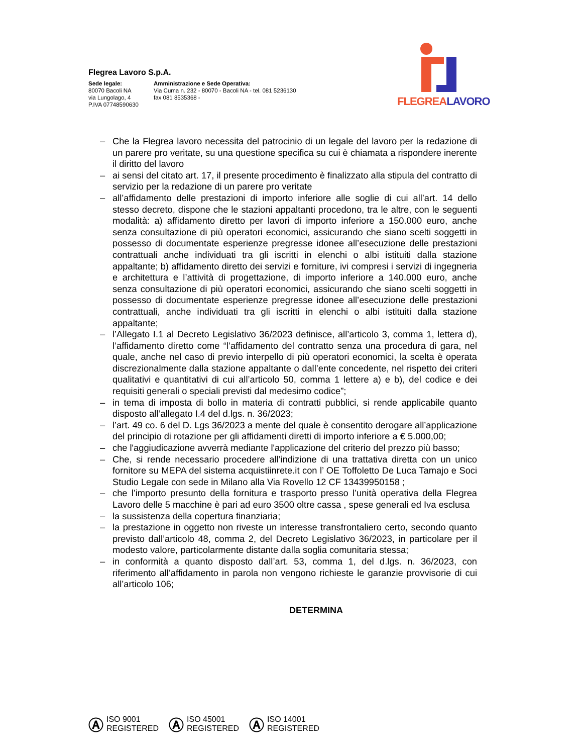Flegrea Lavoro S.p.A.
Sede legale:
80070 Bacoli NA
via Lungolago, 4
P.IVA 07748590630
Amministrazione e Sede Operativa:
Via Cuma n. 232 - 80070 - Bacoli NA - tel. 081 5236130
fax 081 8535368 -
FLEGREA LAVORO
– Che la Flegrea lavoro necessita del patrocinio di un legale del lavoro per la redazione di un parere pro veritate, su una questione specifica su cui è chiamata a rispondere inerente il diritto del lavoro
– ai sensi del citato art. 17, il presente procedimento è finalizzato alla stipula del contratto di servizio per la redazione di un parere pro veritate
– all’affidamento delle prestazioni di importo inferiore alle soglie di cui all’art. 14 dello stesso decreto, dispone che le stazioni appaltanti procedono, tra le altre, con le seguenti modalità: a) affidamento diretto per lavori di importo inferiore a 150.000 euro, anche senza consultazione di più operatori economici, assicurando che siano scelti soggetti in possesso di documentate esperienze pregresse idonee all’esecuzione delle prestazioni contrattuali anche individuati tra gli iscritti in elenchi o albi istituiti dalla stazione appaltante; b) affidamento diretto dei servizi e forniture, ivi compresi i servizi di ingegneria e architettura e l’attività di progettazione, di importo inferiore a 140.000 euro, anche senza consultazione di più operatori economici, assicurando che siano scelti soggetti in possesso di documentate esperienze pregresse idonee all’esecuzione delle prestazioni contrattuali, anche individuati tra gli iscritti in elenchi o albi istituiti dalla stazione appaltante;
– l’Allegato I.1 al Decreto Legislativo 36/2023 definisce, all’articolo 3, comma 1, lettera d), l’affidamento diretto come “l’affidamento del contratto senza una procedura di gara, nel quale, anche nel caso di previo interpello di più operatori economici, la scelta è operata discrezionalmente dalla stazione appaltante o dall’ente concedente, nel rispetto dei criteri qualitativi e quantitativi di cui all’articolo 50, comma 1 lettere a) e b), del codice e dei requisiti generali o speciali previsti dal medesimo codice”;
– in tema di imposta di bollo in materia di contratti pubblici, si rende applicabile quanto disposto all’allegato I.4 del d.lgs. n. 36/2023;
– l’art. 49 co. 6 del D. Lgs 36/2023 a mente del quale è consentito derogare all’applicazione del principio di rotazione per gli affidamenti diretti di importo inferiore a € 5.000,00;
– che l'aggiudicazione avverrà mediante l'applicazione del criterio del prezzo più basso;
– Che, si rende necessario procedere all’indizione di una trattativa diretta con un unico fornitore su MEPA del sistema acquistiinrete.it con l’ OE Toffoletto De Luca Tamajo e Soci Studio Legale con sede in Milano alla Via Rovello 12 CF 13439950158 ;
– che l’importo presunto della fornitura e trasporto presso l’unità operativa della Flegrea Lavoro delle 5 macchine è pari ad euro 3500 oltre cassa , spese generali ed Iva esclusa
– la sussistenza della copertura finanziaria;
– la prestazione in oggetto non riveste un interesse transfrontaliero certo, secondo quanto previsto dall’articolo 48, comma 2, del Decreto Legislativo 36/2023, in particolare per il modesto valore, particolarmente distante dalla soglia comunitaria stessa;
– in conformità a quanto disposto dall’art. 53, comma 1, del d.lgs. n. 36/2023, con riferimento all’affidamento in parola non vengono richieste le garanzie provvisorie di cui all’articolo 106;
DETERMINA
Ⓐ ISO 9001
REGISTERED
Ⓐ ISO 45001
REGISTERED
Ⓐ ISO 14001
REGISTERED